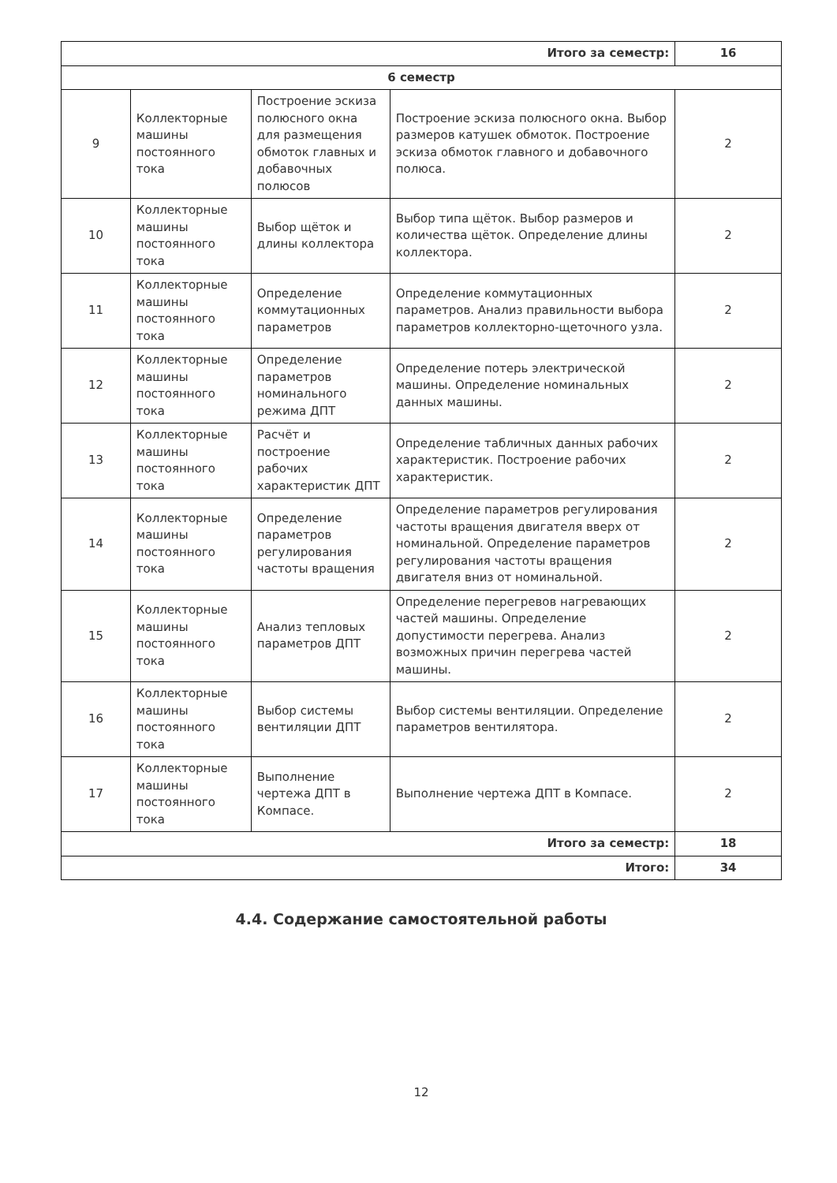| Итого за семестр: | | | | 16 |
| 6 семестр | | | | |
| 9 | Коллекторные машины постоянного тока | Построение эскиза полюсного окна для размещения обмоток главных и добавочных полюсов | Построение эскиза полюсного окна. Выбор размеров катушек обмоток. Построение эскиза обмоток главного и добавочного полюса. | 2 |
| 10 | Коллекторные машины постоянного тока | Выбор щёток и длины коллектора | Выбор типа щёток. Выбор размеров и количества щёток. Определение длины коллектора. | 2 |
| 11 | Коллекторные машины постоянного тока | Определение коммутационных параметров | Определение коммутационных параметров. Анализ правильности выбора параметров коллекторно-щеточного узла. | 2 |
| 12 | Коллекторные машины постоянного тока | Определение параметров номинального режима ДПТ | Определение потерь электрической машины. Определение номинальных данных машины. | 2 |
| 13 | Коллекторные машины постоянного тока | Расчёт и построение рабочих характеристик ДПТ | Определение табличных данных рабочих характеристик. Построение рабочих характеристик. | 2 |
| 14 | Коллекторные машины постоянного тока | Определение параметров регулирования частоты вращения | Определение параметров регулирования частоты вращения двигателя вверх от номинальной. Определение параметров регулирования частоты вращения двигателя вниз от номинальной. | 2 |
| 15 | Коллекторные машины постоянного тока | Анализ тепловых параметров ДПТ | Определение перегревов нагревающих частей машины. Определение допустимости перегрева. Анализ возможных причин перегрева частей машины. | 2 |
| 16 | Коллекторные машины постоянного тока | Выбор системы вентиляции ДПТ | Выбор системы вентиляции. Определение параметров вентилятора. | 2 |
| 17 | Коллекторные машины постоянного тока | Выполнение чертежа ДПТ в Компасе. | Выполнение чертежа ДПТ в Компасе. | 2 |
| Итого за семестр: | | | | 18 |
| Итого: | | | | 34 |
4.4. Содержание самостоятельной работы
12